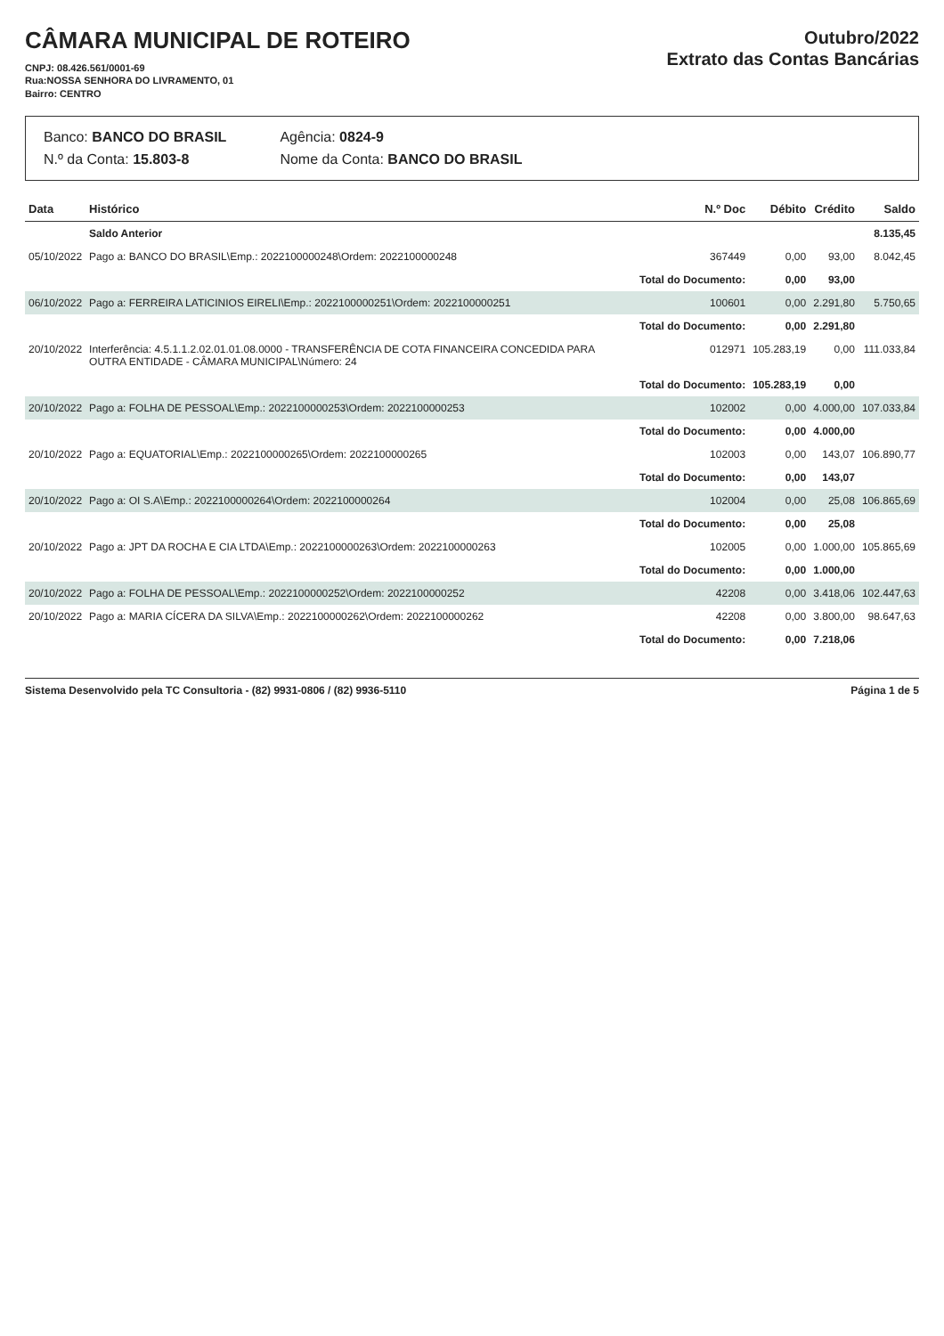CÂMARA MUNICIPAL DE ROTEIRO
CNPJ: 08.426.561/0001-69
Rua:NOSSA SENHORA DO LIVRAMENTO, 01
Bairro: CENTRO
Outubro/2022
Extrato das Contas Bancárias
Banco: BANCO DO BRASIL
N.º da Conta: 15.803-8
Agência: 0824-9
Nome da Conta: BANCO DO BRASIL
| Data | Histórico | N.º Doc | Débito | Crédito | Saldo |
| --- | --- | --- | --- | --- | --- |
| | Saldo Anterior | | | | 8.135,45 |
| 05/10/2022 | Pago a: BANCO DO BRASIL\Emp.: 2022100000248\Ordem: 2022100000248 | 367449 | 0,00 | 93,00 | 8.042,45 |
| | | Total do Documento: | 0,00 | 93,00 | |
| 06/10/2022 | Pago a: FERREIRA LATICINIOS EIRELI\Emp.: 2022100000251\Ordem: 2022100000251 | 100601 | 0,00 | 2.291,80 | 5.750,65 |
| | | Total do Documento: | 0,00 | 2.291,80 | |
| 20/10/2022 | Interferência: 4.5.1.1.2.02.01.01.08.0000 - TRANSFERÊNCIA DE COTA FINANCEIRA CONCEDIDA PARA OUTRA ENTIDADE - CÂMARA MUNICIPAL\Número: 24 | 012971 | 105.283,19 | 0,00 | 111.033,84 |
| | | Total do Documento: | 105.283,19 | 0,00 | |
| 20/10/2022 | Pago a: FOLHA DE PESSOAL\Emp.: 2022100000253\Ordem: 2022100000253 | 102002 | 0,00 | 4.000,00 | 107.033,84 |
| | | Total do Documento: | 0,00 | 4.000,00 | |
| 20/10/2022 | Pago a: EQUATORIAL\Emp.: 2022100000265\Ordem: 2022100000265 | 102003 | 0,00 | 143,07 | 106.890,77 |
| | | Total do Documento: | 0,00 | 143,07 | |
| 20/10/2022 | Pago a: OI S.A\Emp.: 2022100000264\Ordem: 2022100000264 | 102004 | 0,00 | 25,08 | 106.865,69 |
| | | Total do Documento: | 0,00 | 25,08 | |
| 20/10/2022 | Pago a: JPT DA ROCHA E CIA LTDA\Emp.: 2022100000263\Ordem: 2022100000263 | 102005 | 0,00 | 1.000,00 | 105.865,69 |
| | | Total do Documento: | 0,00 | 1.000,00 | |
| 20/10/2022 | Pago a: FOLHA DE PESSOAL\Emp.: 2022100000252\Ordem: 2022100000252 | 42208 | 0,00 | 3.418,06 | 102.447,63 |
| 20/10/2022 | Pago a: MARIA CÍCERA DA SILVA\Emp.: 2022100000262\Ordem: 2022100000262 | 42208 | 0,00 | 3.800,00 | 98.647,63 |
| | | Total do Documento: | 0,00 | 7.218,06 | |
Sistema Desenvolvido pela TC Consultoria - (82) 9931-0806 / (82) 9936-5110 Página 1 de 5